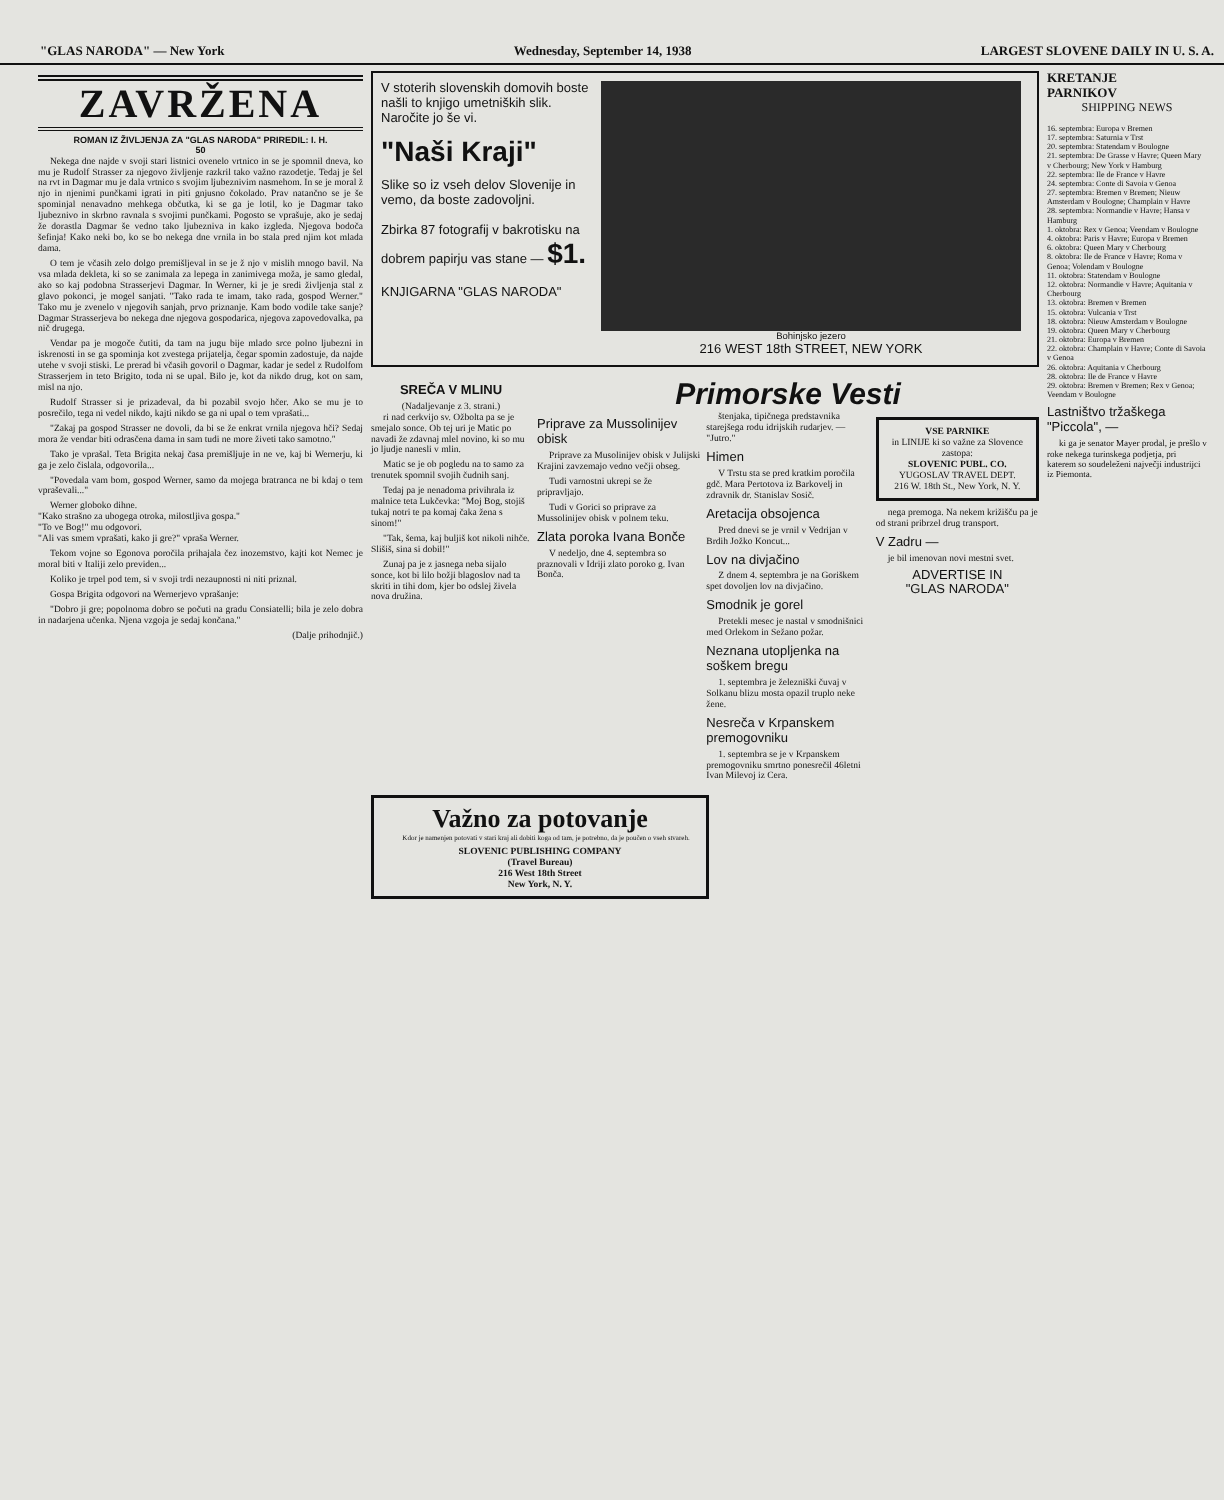"GLAS NARODA" — New York Wednesday, September 14, 1938 LARGEST SLOVENE DAILY IN U. S. A.
ZAVRŽENA
ROMAN IZ ŽIVLJENJA ZA "GLAS NARODA" PRIREDIL: I. H.
50
Nekega dne najde v svoji stari listnici ovenelo vrtnico in se je spomnil dneva, ko mu je Rudolf Strasser za njegovo življenje razkril tako važno razodetje. Tedaj je šel na rvt in Dagmar mu je dala vrtnico s svojim ljubeznivim nasmehom. In se je moral ž njo in njenimi punčkami igrati in piti gnjusno čokolado. Prav natančno se je še spominjal nenavadno mehkega občutka, ki se ga je lotil, ko je Dagmar tako ljubeznivo in skrbno ravnala s svojimi punčkami. Pogosto se vprašuje, ako je sedaj že dorastla Dagmar še vedno tako ljubezniva in kako izgleda. Njegova bodoča šefinja! Kako neki bo, ko se bo nekega dne vrnila in bo stala pred njim kot mlada dama.
O tem je včasih zelo dolgo premišljeval in se je ž njo v mislih mnogo bavil. Na vsa mlada dekleta, ki so se zanimala za lepega in zanimivega moža, je samo gledal, ako so kaj podobna Strasserjevi Dagmar. In Werner, ki je je sredi življenja stal z glavo pokonci, je mogel sanjati. "Tako rada te imam, tako rada, gospod Werner." Tako mu je zvenelo v njegovih sanjah, prvo priznanje. Kam bodo vodile take sanje? Dagmar Strasserjeva bo nekega dne njegova gospodarica, njegova zapovedovalka, pa nič drugega.
Vendar pa je mogoče čutiti, da tam na jugu bije mlado srce polno ljubezni in iskrenosti in se ga spominja kot zvestega prijatelja, čegar spomin zadostuje, da najde utehe v svoji stiski. Le prerad bi včasih govoril o Dagmar, kadar je sedel z Rudolfom Strasserjem in teto Brigito, toda ni se upal. Bilo je, kot da nikdo drug, kot on sam, misl na njo.
Rudolf Strasser si je prizadeval, da bi pozabil svojo hčer. Ako se mu je to posrečilo, tega ni vedel nikdo, kajti nikdo se ga ni upal o tem vprašati...
"Zakaj pa gospod Strasser ne dovoli, da bi se že enkrat vrnila njegova hči? Sedaj mora že vendar biti odrasčena dama in sam tudi ne more živeti tako samotno."
Tako je vprašal. Teta Brigita nekaj časa premišljuje in ne ve, kaj bi Wernerju, ki ga je zelo čislala, odgovorila...
"Povedala vam bom, gospod Werner, samo da mojega bratranca ne bi kdaj o tem vpraševali..."
Werner globoko dihne.
"Kako strašno za ubogega otroka, milostljiva gospa."
"To ve Bog!" mu odgovori.
"Ali vas smem vprašati, kako ji gre?" vpraša Werner.
Tekom vojne so Egonova poročila prihajala čez inozemstvo, kajti kot Nemec je moral biti v Italiji zelo previden...
Koliko je trpel pod tem, si v svoji trdi nezaupnosti ni niti priznal.
Gospa Brigita odgovori na Wernerjevo vprašanje:
"Dobro ji gre; popolnoma dobro se počuti na gradu Consiatelli; bila je zelo dobra in nadarjena učenka. Njena vzgoja je sedaj končana."
(Dalje prihodnjič.)
V stoterih slovenskih domovih boste našli to knjigo umetniških slik. Naročite jo še vi.
"Naši Kraji"
Slike so iz vseh delov Slovenije in vemo, da boste zadovoljni.
Zbirka 87 fotografij v bakrotisku na dobrem papirju vas stane — $1.
KNJIGARNA "GLAS NARODA"
Bohinjsko jezero
216 WEST 18th STREET, NEW YORK
SREČA V MLINU
(Nadaljevanje z 3. strani.)
ri nad cerkvijo sv. Ožbolta pa se je smejalo sonce. Ob tej uri je Matic po navadi že zdavnaj mlel novino, ki so mu jo ljudje nanesli v mlin.
Matic se je ob pogledu na to samo za trenutek spomnil svojih čudnih sanj.
Tedaj pa je nenadoma privihrala iz malnice teta Lukčevka: "Moj Bog, stojiš tukaj notri te pa komaj čaka žena s sinom!"
"Tak, šema, kaj buljiš kot nikoli nihče. Slišiš, sina si dobil!"
Zunaj pa je z jasnega neba sijalo sonce, kot bi lilo božji blagoslov nad ta skriti in tihi dom, kjer bo odslej živela nova družina.
Primorske Vesti
Priprave za Mussolinijev obisk
Priprave za Musolinijev obisk v Julijski Krajini zavzemajo vedno večji obseg.
Tudi varnostni ukrepi se že pripravljajo.
Tudi v Gorici so priprave za Mussolinijev obisk v polnem teku.
Zlata poroka Ivana Bonče
V nedeljo, dne 4. septembra so praznovali v Idriji zlato poroko g. Ivan Bonča.
štenjaka, tipičnega predstavnika starejšega rodu idrijskih rudarjev. — "Jutro."
Himen
V Trstu sta se pred kratkim poročila gdč. Mara Pertotova iz Barkovelj in zdravnik dr. Stanislav Sosič.
Aretacija obsojenca
Pred dnevi se je vrnil v Vedrijan v Brdih Jožko Koncut...
Lov na divjačino
Z dnem 4. septembra je na Goriškem spet dovoljen lov na divjačino.
Smodnik je gorel
Pretekli mesec je nastal v smodnišnici med Orlekom in Sežano požar.
Neznana utopljenka na soškem bregu
1. septembra je železniški čuvaj v Solkanu blizu mosta opazil truplo neke žene.
Nesreča v Krpanskem premogovniku
1. septembra se je v Krpanskem premogovniku smrtno ponesrečil 46letni Ivan Milevoj iz Cera.
VSE PARNIKE
in LINIJE ki so važne za Slovence zastopa:
SLOVENIC PUBL. CO.
YUGOSLAV TRAVEL DEPT.
216 W. 18th St., New York, N. Y.
nega premoga. Na nekem križišču pa je od strani pribrzel drug transport.
V Zadru —
je bil imenovan novi mestni svet.
ADVERTISE IN
"GLAS NARODA"
Važno za potovanje
Kdor je namenjen potovati v stari kraj ali dobiti koga od tam, je potrebno, da je poučen o vseh stvareh.
SLOVENIC PUBLISHING COMPANY
(Travel Bureau)
216 West 18th Street
New York, N. Y.
KRETANJE
PARNIKOV
SHIPPING NEWS
16. septembra: Europa v Bremen
17. septembra: Saturnia v Trst
20. septembra: Statendam v Boulogne
21. septembra: De Grasse v Havre; Queen Mary v Cherbourg; New York v Hamburg
22. septembra: Ile de France v Havre
24. septembra: Conte di Savoia v Genoa
27. septembra: Bremen v Bremen; Nieuw Amsterdam v Boulogne; Champlain v Havre
28. septembra: Normandie v Havre; Hansa v Hamburg
1. oktobra: Rex v Genoa; Veendam v Boulogne
4. oktobra: Paris v Havre; Europa v Bremen
6. oktobra: Queen Mary v Cherbourg
8. oktobra: Ile de France v Havre; Roma v Genoa; Volendam v Boulogne
11. oktobra: Statendam v Boulogne
12. oktobra: Normandie v Havre; Aquitania v Cherbourg
13. oktobra: Bremen v Bremen
15. oktobra: Vulcania v Trst
18. oktobra: Nieuw Amsterdam v Boulogne
19. oktobra: Queen Mary v Cherbourg
21. oktobra: Europa v Bremen
22. oktobra: Champlain v Havre; Conte di Savoia v Genoa
26. oktobra: Aquitania v Cherbourg
28. oktobra: Ile de France v Havre
29. oktobra: Bremen v Bremen; Rex v Genoa; Veendam v Boulogne
Lastništvo tržaškega "Piccola", —
ki ga je senator Mayer prodal, je prešlo v roke nekega turinskega podjetja, pri katerem so soudeleženi največji industrijci iz Piemonta.